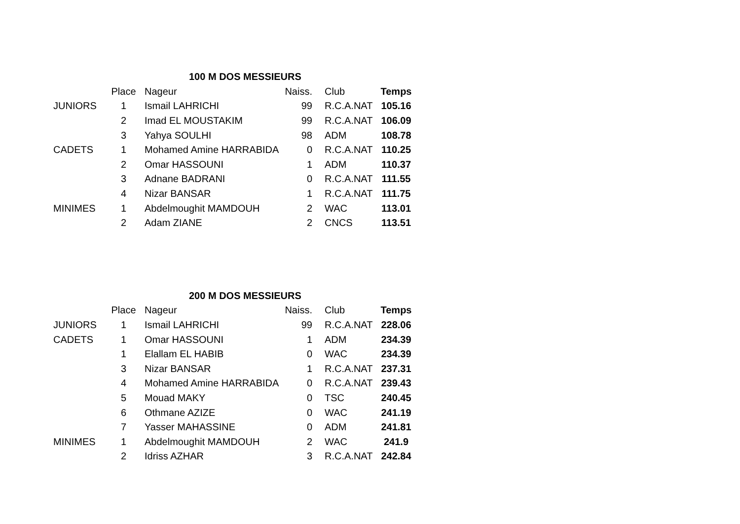| 100 M DOS MESSIEURS | | | | | |
| --- | --- | --- | --- | --- | --- |
| | Place | Nageur | Naiss. | Club | Temps |
| JUNIORS | 1 | Ismail LAHRICHI | 99 | R.C.A.NAT | 105.16 |
| | 2 | Imad EL MOUSTAKIM | 99 | R.C.A.NAT | 106.09 |
| | 3 | Yahya SOULHI | 98 | ADM | 108.78 |
| CADETS | 1 | Mohamed Amine HARRABIDA | 0 | R.C.A.NAT | 110.25 |
| | 2 | Omar HASSOUNI | 1 | ADM | 110.37 |
| | 3 | Adnane BADRANI | 0 | R.C.A.NAT | 111.55 |
| | 4 | Nizar BANSAR | 1 | R.C.A.NAT | 111.75 |
| MINIMES | 1 | Abdelmoughit MAMDOUH | 2 | WAC | 113.01 |
| | 2 | Adam ZIANE | 2 | CNCS | 113.51 |
| 200 M DOS MESSIEURS | | | | | |
| --- | --- | --- | --- | --- | --- |
| | Place | Nageur | Naiss. | Club | Temps |
| JUNIORS | 1 | Ismail LAHRICHI | 99 | R.C.A.NAT | 228.06 |
| CADETS | 1 | Omar HASSOUNI | 1 | ADM | 234.39 |
| | 1 | Elallam EL HABIB | 0 | WAC | 234.39 |
| | 3 | Nizar BANSAR | 1 | R.C.A.NAT | 237.31 |
| | 4 | Mohamed Amine HARRABIDA | 0 | R.C.A.NAT | 239.43 |
| | 5 | Mouad MAKY | 0 | TSC | 240.45 |
| | 6 | Othmane AZIZE | 0 | WAC | 241.19 |
| | 7 | Yasser MAHASSINE | 0 | ADM | 241.81 |
| MINIMES | 1 | Abdelmoughit MAMDOUH | 2 | WAC | 241.9 |
| | 2 | Idriss AZHAR | 3 | R.C.A.NAT | 242.84 |